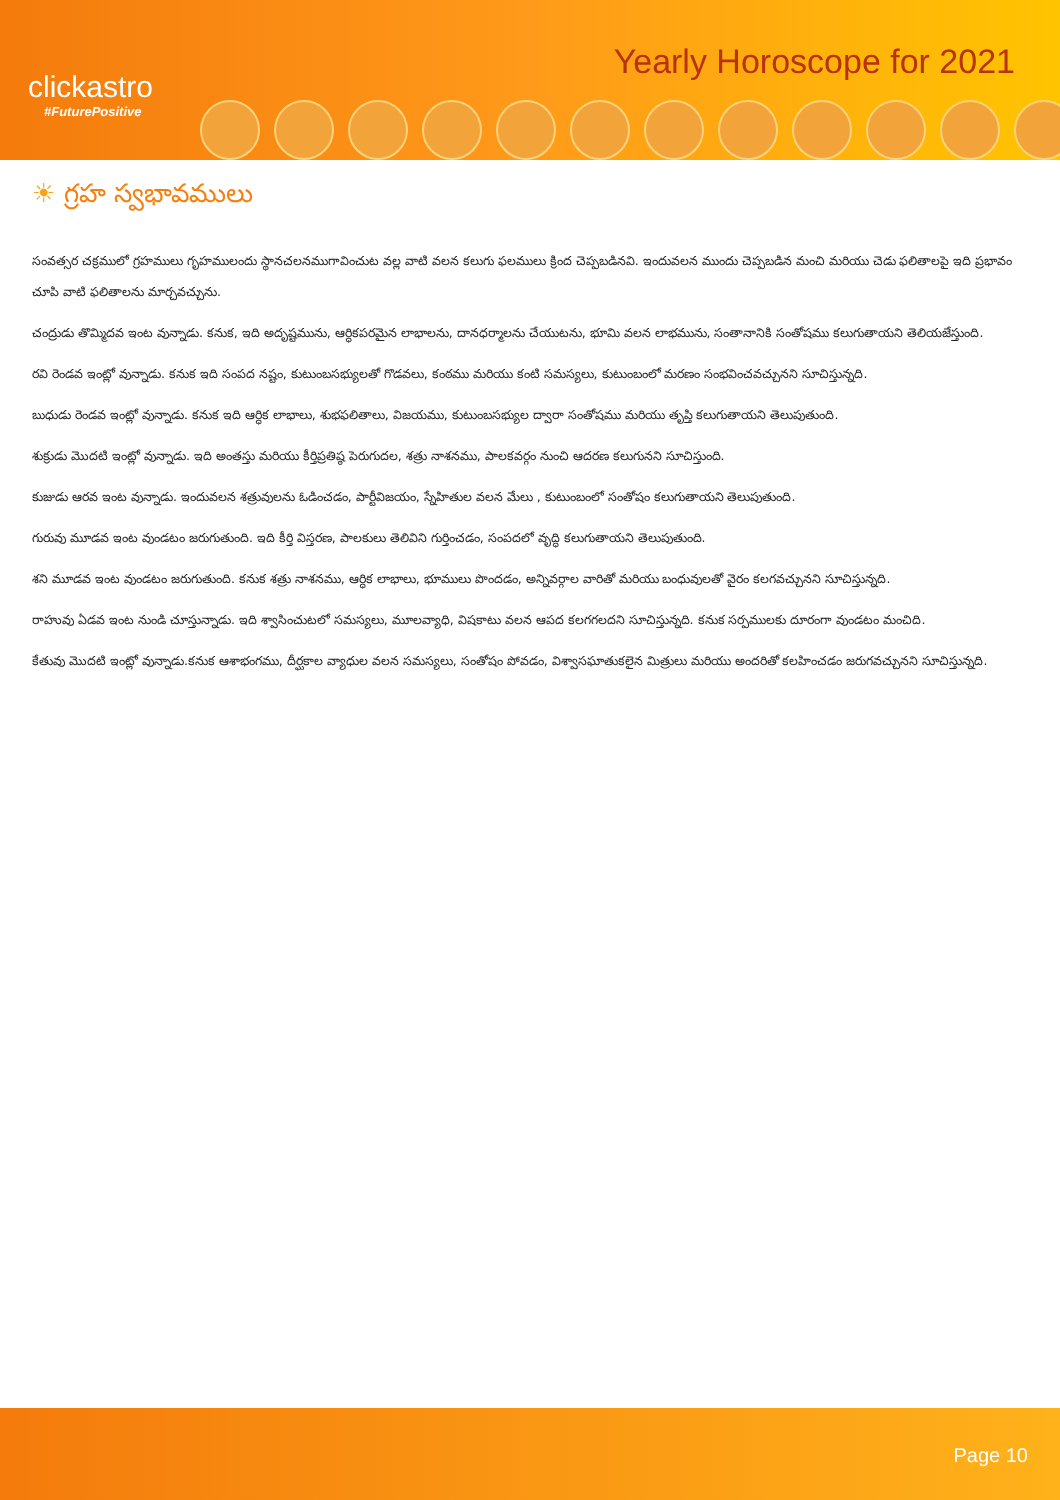clickastro
#FuturePositive
Yearly Horoscope for 2021
☀ గ్రహ స్వభావములు
సంవత్సర చక్రములో గ్రహములు గృహములందు స్థానచలనముగావించుట వల్ల వాటి వలన కలుగు ఫలములు క్రింద చెప్పబడినవి. ఇందువలన ముందు చెప్పబడిన మంచి మరియు చెడు ఫలితాలపై ఇది ప్రభావం చూపి వాటి ఫలితాలను మార్చవచ్చును.
చంద్రుడు తొమ్మిదవ ఇంట వున్నాడు. కనుక, ఇది అదృష్టమును, ఆర్ధికపరమైన లాభాలను, దానధర్మాలను చేయుటను, భూమి వలన లాభమును, సంతానానికి సంతోషము కలుగుతాయని తెలియజేస్తుంది.
రవి రెండవ ఇంట్లో వున్నాడు. కనుక ఇది సంపద నష్టం, కుటుంబసభ్యులతో గొడవలు, కంఠము మరియు కంటి సమస్యలు, కుటుంబంలో మరణం సంభవించవచ్చునని సూచిస్తున్నది.
బుధుడు రెండవ ఇంట్లో వున్నాడు. కనుక ఇది ఆర్ధిక లాభాలు, శుభఫలితాలు, విజయము, కుటుంబసభ్యుల ద్వారా సంతోషము మరియు తృప్తి కలుగుతాయని తెలుపుతుంది.
శుక్రుడు మొదటి ఇంట్లో వున్నాడు. ఇది అంతస్తు మరియు కీర్తిప్రతిష్ఠ పెరుగుదల, శత్రు నాశనము, పాలకవర్గం నుంచి ఆదరణ కలుగునని సూచిస్తుంది.
కుజుడు ఆరవ ఇంట వున్నాడు. ఇందువలన శత్రువులను ఓడించడం, పార్టీవిజయం, స్నేహితుల వలన మేలు , కుటుంబంలో సంతోషం కలుగుతాయని తెలుపుతుంది.
గురువు మూడవ ఇంట వుండటం జరుగుతుంది. ఇది కీర్తి విస్తరణ, పాలకులు తెలివిని గుర్తించడం, సంపదలో వృద్ధి కలుగుతాయని తెలుపుతుంది.
శని మూడవ ఇంట వుండటం జరుగుతుంది. కనుక శత్రు నాశనము, ఆర్ధిక లాభాలు, భూములు పొందడం, అన్నివర్గాల వారితో మరియు బంధువులతో వైరం కలగవచ్చునని సూచిస్తున్నది.
రాహువు ఏడవ ఇంట నుండి చూస్తున్నాడు. ఇది శ్వాసించుటలో సమస్యలు, మూలవ్యాధి, విషకాటు వలన ఆపద కలగగలదని సూచిస్తున్నది. కనుక సర్పములకు దూరంగా వుండటం మంచిది.
కేతువు మొదటి ఇంట్లో వున్నాడు.కనుక ఆశాభంగము, దీర్ఘకాల వ్యాధుల వలన సమస్యలు, సంతోషం పోవడం, విశ్వాసఘాతుకలైన మిత్రులు మరియు అందరితో కలహించడం జరుగవచ్చునని సూచిస్తున్నది.
Page 10